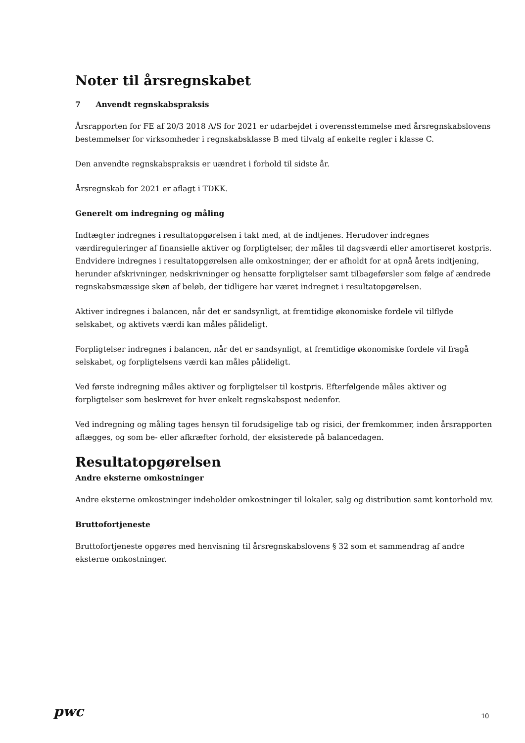Noter til årsregnskabet
7 Anvendt regnskabspraksis
Årsrapporten for FE af 20/3 2018 A/S for 2021 er udarbejdet i overensstemmelse med årsregnskabslovens bestemmelser for virksomheder i regnskabsklasse B med tilvalg af enkelte regler i klasse C.
Den anvendte regnskabspraksis er uændret i forhold til sidste år.
Årsregnskab for 2021 er aflagt i TDKK.
Generelt om indregning og måling
Indtægter indregnes i resultatopgørelsen i takt med, at de indtjenes. Herudover indregnes værdireguleringer af finansielle aktiver og forpligtelser, der måles til dagsværdi eller amortiseret kostpris. Endvidere indregnes i resultatopgørelsen alle omkostninger, der er afholdt for at opnå årets indtjening, herunder afskrivninger, nedskrivninger og hensatte forpligtelser samt tilbageførsler som følge af ændrede regnskabsmæssige skøn af beløb, der tidligere har været indregnet i resultatopgørelsen.
Aktiver indregnes i balancen, når det er sandsynligt, at fremtidige økonomiske fordele vil tilflyde selskabet, og aktivets værdi kan måles pålideligt.
Forpligtelser indregnes i balancen, når det er sandsynligt, at fremtidige økonomiske fordele vil fragå selskabet, og forpligtelsens værdi kan måles pålideligt.
Ved første indregning måles aktiver og forpligtelser til kostpris. Efterfølgende måles aktiver og forpligtelser som beskrevet for hver enkelt regnskabspost nedenfor.
Ved indregning og måling tages hensyn til forudsigelige tab og risici, der fremkommer, inden årsrapporten aflægges, og som be- eller afkræfter forhold, der eksisterede på balancedagen.
Resultatopgørelsen
Andre eksterne omkostninger
Andre eksterne omkostninger indeholder omkostninger til lokaler, salg og distribution samt kontorhold mv.
Bruttofortjeneste
Bruttofortjeneste opgøres med henvisning til årsregnskabslovens § 32 som et sammendrag af andre eksterne omkostninger.
pwc
10